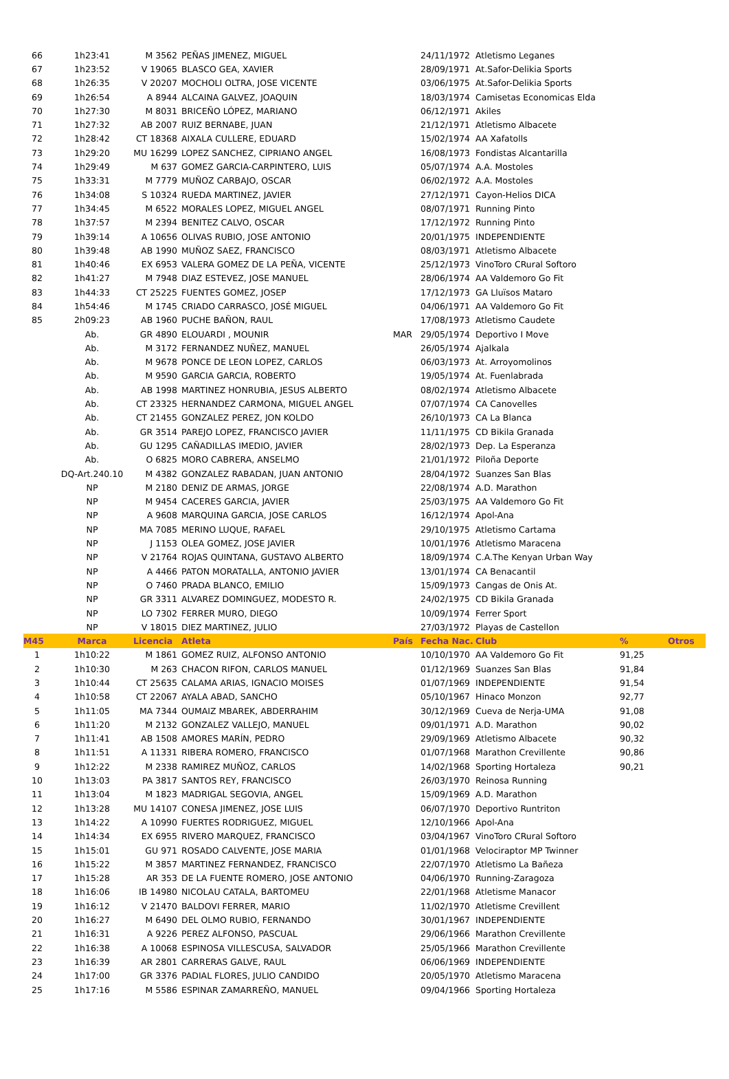| 66 | 1h23:41 | M 3562 | PEÑAS JIMENEZ, MIGUEL | | 24/11/1972 | Atletismo Leganes | | |
| 67 | 1h23:52 | V 19065 | BLASCO GEA, XAVIER | | 28/09/1971 | At.Safor-Delikia Sports | | |
| 68 | 1h26:35 | V 20207 | MOCHOLI OLTRA, JOSE VICENTE | | 03/06/1975 | At.Safor-Delikia Sports | | |
| 69 | 1h26:54 | A 8944 | ALCAINA GALVEZ, JOAQUIN | | 18/03/1974 | Camisetas Economicas Elda | | |
| 70 | 1h27:30 | M 8031 | BRICEÑO LÓPEZ, MARIANO | | 06/12/1971 | Akiles | | |
| 71 | 1h27:32 | AB 2007 | RUIZ BERNABE, JUAN | | 21/12/1971 | Atletismo Albacete | | |
| 72 | 1h28:42 | CT 18368 | AIXALA CULLERE, EDUARD | | 15/02/1974 | AA Xafatolls | | |
| 73 | 1h29:20 | MU 16299 | LOPEZ SANCHEZ, CIPRIANO ANGEL | | 16/08/1973 | Fondistas Alcantarilla | | |
| 74 | 1h29:49 | M 637 | GOMEZ GARCIA-CARPINTERO, LUIS | | 05/07/1974 | A.A. Mostoles | | |
| 75 | 1h33:31 | M 7779 | MUÑOZ CARBAJO, OSCAR | | 06/02/1972 | A.A. Mostoles | | |
| 76 | 1h34:08 | S 10324 | RUEDA MARTINEZ, JAVIER | | 27/12/1971 | Cayon-Helios DICA | | |
| 77 | 1h34:45 | M 6522 | MORALES LOPEZ, MIGUEL ANGEL | | 08/07/1971 | Running Pinto | | |
| 78 | 1h37:57 | M 2394 | BENITEZ CALVO, OSCAR | | 17/12/1972 | Running Pinto | | |
| 79 | 1h39:14 | A 10656 | OLIVAS RUBIO, JOSE ANTONIO | | 20/01/1975 | INDEPENDIENTE | | |
| 80 | 1h39:48 | AB 1990 | MUÑOZ SAEZ, FRANCISCO | | 08/03/1971 | Atletismo Albacete | | |
| 81 | 1h40:46 | EX 6953 | VALERA GOMEZ DE LA PEÑA, VICENTE | | 25/12/1973 | VinoToro CRural Softoro | | |
| 82 | 1h41:27 | M 7948 | DIAZ ESTEVEZ, JOSE MANUEL | | 28/06/1974 | AA Valdemoro Go Fit | | |
| 83 | 1h44:33 | CT 25225 | FUENTES GOMEZ, JOSEP | | 17/12/1973 | GA Lluïsos Mataro | | |
| 84 | 1h54:46 | M 1745 | CRIADO CARRASCO, JOSÉ MIGUEL | | 04/06/1971 | AA Valdemoro Go Fit | | |
| 85 | 2h09:23 | AB 1960 | PUCHE BAÑON, RAUL | | 17/08/1973 | Atletismo Caudete | | |
| | Ab. | GR 4890 | ELOUARDI , MOUNIR | MAR | 29/05/1974 | Deportivo I Move | | |
| | Ab. | M 3172 | FERNANDEZ NUÑEZ, MANUEL | | 26/05/1974 | Ajalkala | | |
| | Ab. | M 9678 | PONCE DE LEON LOPEZ, CARLOS | | 06/03/1973 | At. Arroyomolinos | | |
| | Ab. | M 9590 | GARCIA GARCIA, ROBERTO | | 19/05/1974 | At. Fuenlabrada | | |
| | Ab. | AB 1998 | MARTINEZ HONRUBIA, JESUS ALBERTO | | 08/02/1974 | Atletismo Albacete | | |
| | Ab. | CT 23325 | HERNANDEZ CARMONA, MIGUEL ANGEL | | 07/07/1974 | CA Canovelles | | |
| | Ab. | CT 21455 | GONZALEZ PEREZ, JON KOLDO | | 26/10/1973 | CA La Blanca | | |
| | Ab. | GR 3514 | PAREJO LOPEZ, FRANCISCO JAVIER | | 11/11/1975 | CD Bikila Granada | | |
| | Ab. | GU 1295 | CAÑADILLAS IMEDIO, JAVIER | | 28/02/1973 | Dep. La Esperanza | | |
| | Ab. | O 6825 | MORO CABRERA, ANSELMO | | 21/01/1972 | Piloña Deporte | | |
| | DQ-Art.240.10 | M 4382 | GONZALEZ RABADAN, JUAN ANTONIO | | 28/04/1972 | Suanzes San Blas | | |
| | NP | M 2180 | DENIZ DE ARMAS, JORGE | | 22/08/1974 | A.D. Marathon | | |
| | NP | M 9454 | CACERES GARCIA, JAVIER | | 25/03/1975 | AA Valdemoro Go Fit | | |
| | NP | A 9608 | MARQUINA GARCIA, JOSE CARLOS | | 16/12/1974 | Apol-Ana | | |
| | NP | MA 7085 | MERINO LUQUE, RAFAEL | | 29/10/1975 | Atletismo Cartama | | |
| | NP | J 1153 | OLEA GOMEZ, JOSE JAVIER | | 10/01/1976 | Atletismo Maracena | | |
| | NP | V 21764 | ROJAS QUINTANA, GUSTAVO ALBERTO | | 18/09/1974 | C.A.The Kenyan Urban Way | | |
| | NP | A 4466 | PATON MORATALLA, ANTONIO JAVIER | | 13/01/1974 | CA Benacantil | | |
| | NP | O 7460 | PRADA BLANCO, EMILIO | | 15/09/1973 | Cangas de Onis At. | | |
| | NP | GR 3311 | ALVAREZ DOMINGUEZ, MODESTO R. | | 24/02/1975 | CD Bikila Granada | | |
| | NP | LO 7302 | FERRER MURO, DIEGO | | 10/09/1974 | Ferrer Sport | | |
| | NP | V 18015 | DIEZ MARTINEZ, JULIO | | 27/03/1972 | Playas de Castellon | | |
| M45 | Marca | Licencia | Atleta | País | Fecha Nac. | Club | % | Otros |
| 1 | 1h10:22 | M 1861 | GOMEZ RUIZ, ALFONSO ANTONIO | | 10/10/1970 | AA Valdemoro Go Fit | 91,25 | |
| 2 | 1h10:30 | M 263 | CHACON RIFON, CARLOS MANUEL | | 01/12/1969 | Suanzes San Blas | 91,84 | |
| 3 | 1h10:44 | CT 25635 | CALAMA ARIAS, IGNACIO MOISES | | 01/07/1969 | INDEPENDIENTE | 91,54 | |
| 4 | 1h10:58 | CT 22067 | AYALA ABAD, SANCHO | | 05/10/1967 | Hinaco Monzon | 92,77 | |
| 5 | 1h11:05 | MA 7344 | OUMAIZ MBAREK, ABDERRAHIM | | 30/12/1969 | Cueva de Nerja-UMA | 91,08 | |
| 6 | 1h11:20 | M 2132 | GONZALEZ VALLEJO, MANUEL | | 09/01/1971 | A.D. Marathon | 90,02 | |
| 7 | 1h11:41 | AB 1508 | AMORES MARÍN, PEDRO | | 29/09/1969 | Atletismo Albacete | 90,32 | |
| 8 | 1h11:51 | A 11331 | RIBERA ROMERO, FRANCISCO | | 01/07/1968 | Marathon Crevillente | 90,86 | |
| 9 | 1h12:22 | M 2338 | RAMIREZ MUÑOZ, CARLOS | | 14/02/1968 | Sporting Hortaleza | 90,21 | |
| 10 | 1h13:03 | PA 3817 | SANTOS REY, FRANCISCO | | 26/03/1970 | Reinosa Running | | |
| 11 | 1h13:04 | M 1823 | MADRIGAL SEGOVIA, ANGEL | | 15/09/1969 | A.D. Marathon | | |
| 12 | 1h13:28 | MU 14107 | CONESA JIMENEZ, JOSE LUIS | | 06/07/1970 | Deportivo Runtriton | | |
| 13 | 1h14:22 | A 10990 | FUERTES RODRIGUEZ, MIGUEL | | 12/10/1966 | Apol-Ana | | |
| 14 | 1h14:34 | EX 6955 | RIVERO MARQUEZ, FRANCISCO | | 03/04/1967 | VinoToro CRural Softoro | | |
| 15 | 1h15:01 | GU 971 | ROSADO CALVENTE, JOSE MARIA | | 01/01/1968 | Velociraptor MP Twinner | | |
| 16 | 1h15:22 | M 3857 | MARTINEZ FERNANDEZ, FRANCISCO | | 22/07/1970 | Atletismo La Bañeza | | |
| 17 | 1h15:28 | AR 353 | DE LA FUENTE ROMERO, JOSE ANTONIO | | 04/06/1970 | Running-Zaragoza | | |
| 18 | 1h16:06 | IB 14980 | NICOLAU CATALA, BARTOMEU | | 22/01/1968 | Atletisme Manacor | | |
| 19 | 1h16:12 | V 21470 | BALDOVI FERRER, MARIO | | 11/02/1970 | Atletisme Crevillent | | |
| 20 | 1h16:27 | M 6490 | DEL OLMO RUBIO, FERNANDO | | 30/01/1967 | INDEPENDIENTE | | |
| 21 | 1h16:31 | A 9226 | PEREZ ALFONSO, PASCUAL | | 29/06/1966 | Marathon Crevillente | | |
| 22 | 1h16:38 | A 10068 | ESPINOSA VILLESCUSA, SALVADOR | | 25/05/1966 | Marathon Crevillente | | |
| 23 | 1h16:39 | AR 2801 | CARRERAS GALVE, RAUL | | 06/06/1969 | INDEPENDIENTE | | |
| 24 | 1h17:00 | GR 3376 | PADIAL FLORES, JULIO CANDIDO | | 20/05/1970 | Atletismo Maracena | | |
| 25 | 1h17:16 | M 5586 | ESPINAR ZAMARREÑO, MANUEL | | 09/04/1966 | Sporting Hortaleza | | |